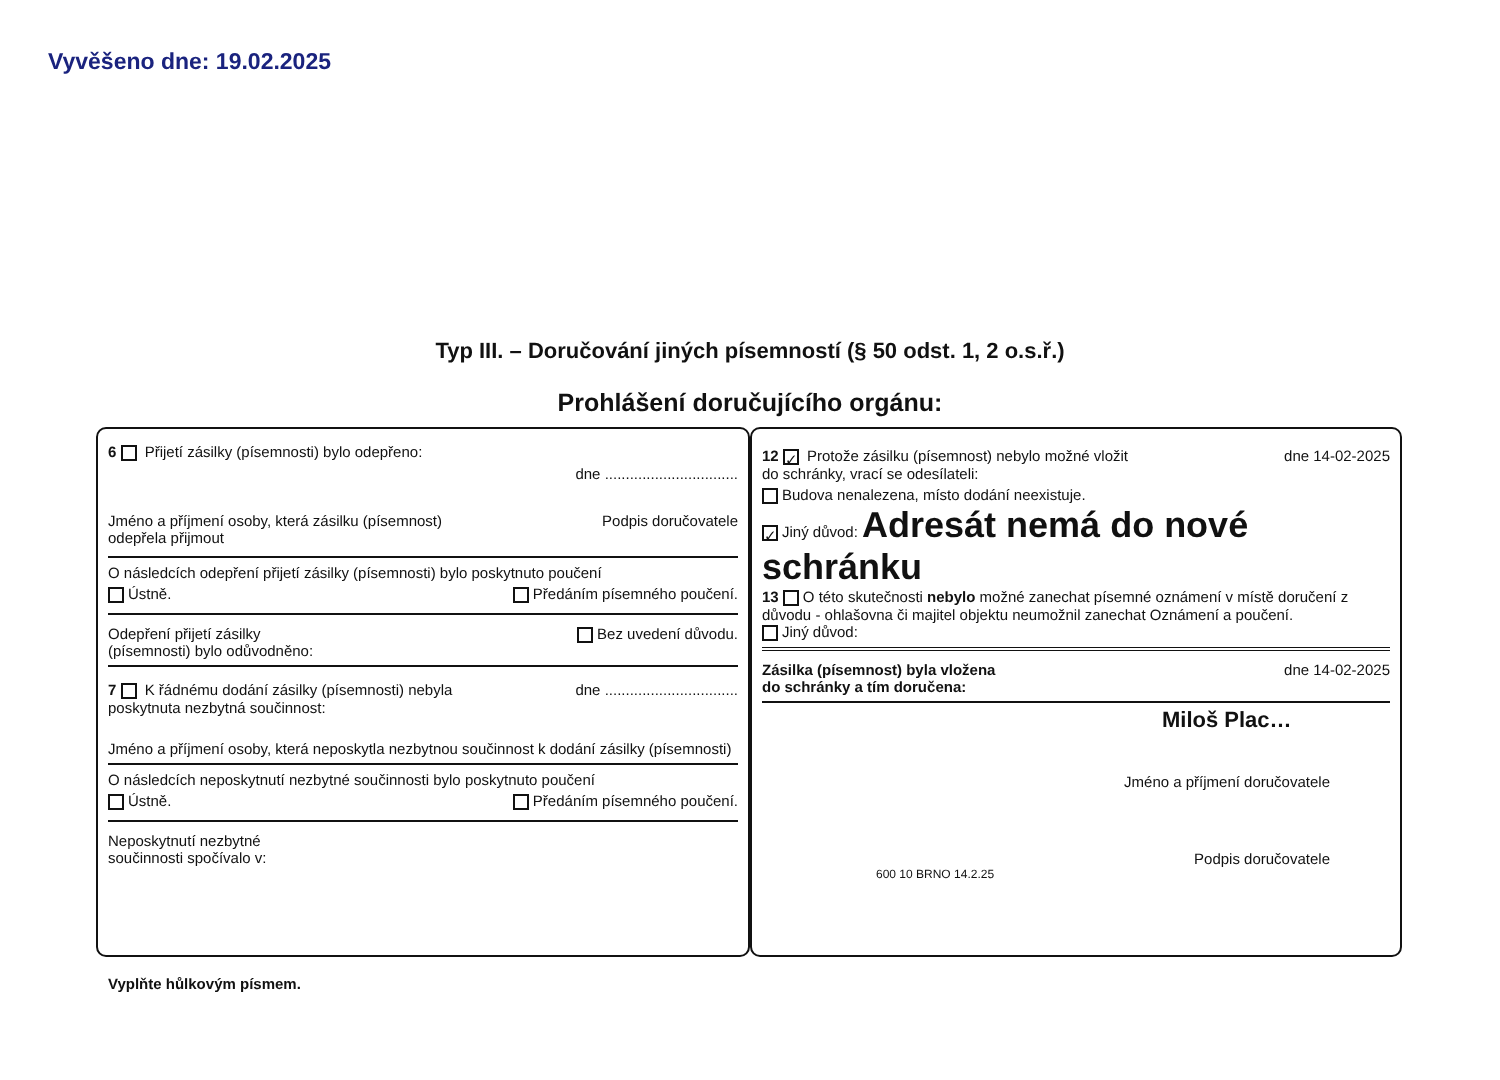Vyvěšeno dne: 19.02.2025
Typ III. – Doručování jiných písemností (§ 50 odst. 1, 2 o.s.ř.)
Prohlášení doručujícího orgánu:
6 Přijetí zásilky (písemnosti) bylo odepřeno:
dne ................................
Jméno a příjmení osoby, která zásilku (písemnost)
odepřela přijmout Podpis doručovatele
O následcích odepření přijetí zásilky (písemnosti) bylo poskytnuto poučení
Ústně. Předáním písemného poučení.
Odepření přijetí zásilky
(písemnosti) bylo odůvodněno: Bez uvedení důvodu.
7 K řádnému dodání zásilky (písemnosti) nebyla
poskytnuta nezbytná součinnost: dne ................................
Jméno a příjmení osoby, která neposkytla nezbytnou součinnost k dodání zásilky (písemnosti)
O následcích neposkytnutí nezbytné součinnosti bylo poskytnuto poučení
Ústně. Předáním písemného poučení.
Neposkytnutí nezbytné
součinnosti spočívalo v:
12 ✓ Protože zásilku (písemnost) nebylo možné vložit
do schránky, vrací se odesílateli: dne 14-02-2025
Budova nenalezena, místo dodání neexistuje.
✓ Jiný důvod: Adresát nemá do nové schránku
13 O této skutečnosti nebylo možné zanechat písemné oznámení v místě doručení z důvodu - ohlašovna či majitel objektu neumožnil zanechat Oznámení a poučení.
Jiný důvod:
Zásilka (písemnost) byla vložena
do schránky a tím doručena: dne 14-02-2025
Miloš Plac…
Jméno a příjmení doručovatele
Podpis doručovatele
600 10 BRNO 14.2.25
Vyplňte hůlkovým písmem.